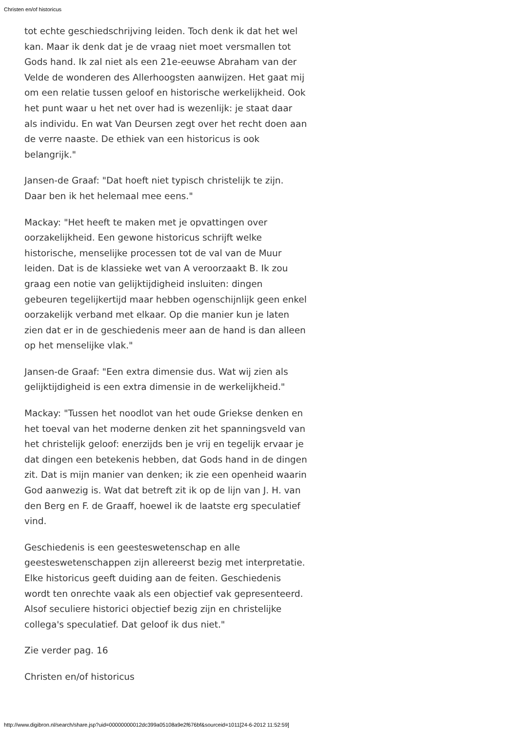Christen en/of historicus
tot echte geschiedschrijving leiden. Toch denk ik dat het wel kan. Maar ik denk dat je de vraag niet moet versmallen tot Gods hand. Ik zal niet als een 21e-eeuwse Abraham van der Velde de wonderen des Allerhoogsten aanwijzen. Het gaat mij om een relatie tussen geloof en historische werkelijkheid. Ook het punt waar u het net over had is wezenlijk: je staat daar als individu. En wat Van Deursen zegt over het recht doen aan de verre naaste. De ethiek van een historicus is ook belangrijk."
Jansen-de Graaf: "Dat hoeft niet typisch christelijk te zijn. Daar ben ik het helemaal mee eens."
Mackay: "Het heeft te maken met je opvattingen over oorzakelijkheid. Een gewone historicus schrijft welke historische, menselijke processen tot de val van de Muur leiden. Dat is de klassieke wet van A veroorzaakt B. Ik zou graag een notie van gelijktijdigheid insluiten: dingen gebeuren tegelijkertijd maar hebben ogenschijnlijk geen enkel oorzakelijk verband met elkaar. Op die manier kun je laten zien dat er in de geschiedenis meer aan de hand is dan alleen op het menselijke vlak."
Jansen-de Graaf: "Een extra dimensie dus. Wat wij zien als gelijktijdigheid is een extra dimensie in de werkelijkheid."
Mackay: "Tussen het noodlot van het oude Griekse denken en het toeval van het moderne denken zit het spanningsveld van het christelijk geloof: enerzijds ben je vrij en tegelijk ervaar je dat dingen een betekenis hebben, dat Gods hand in de dingen zit. Dat is mijn manier van denken; ik zie een openheid waarin God aanwezig is. Wat dat betreft zit ik op de lijn van J. H. van den Berg en F. de Graaff, hoewel ik de laatste erg speculatief vind.
Geschiedenis is een geesteswetenschap en alle geesteswetenschappen zijn allereerst bezig met interpretatie. Elke historicus geeft duiding aan de feiten. Geschiedenis wordt ten onrechte vaak als een objectief vak gepresenteerd. Alsof seculiere historici objectief bezig zijn en christelijke collega's speculatief. Dat geloof ik dus niet."
Zie verder pag. 16
Christen en/of historicus
http://www.digibron.nl/search/share.jsp?uid=00000000012dc399a05108a9e2f676bf&sourceid=1011[24-6-2012 11:52:59]